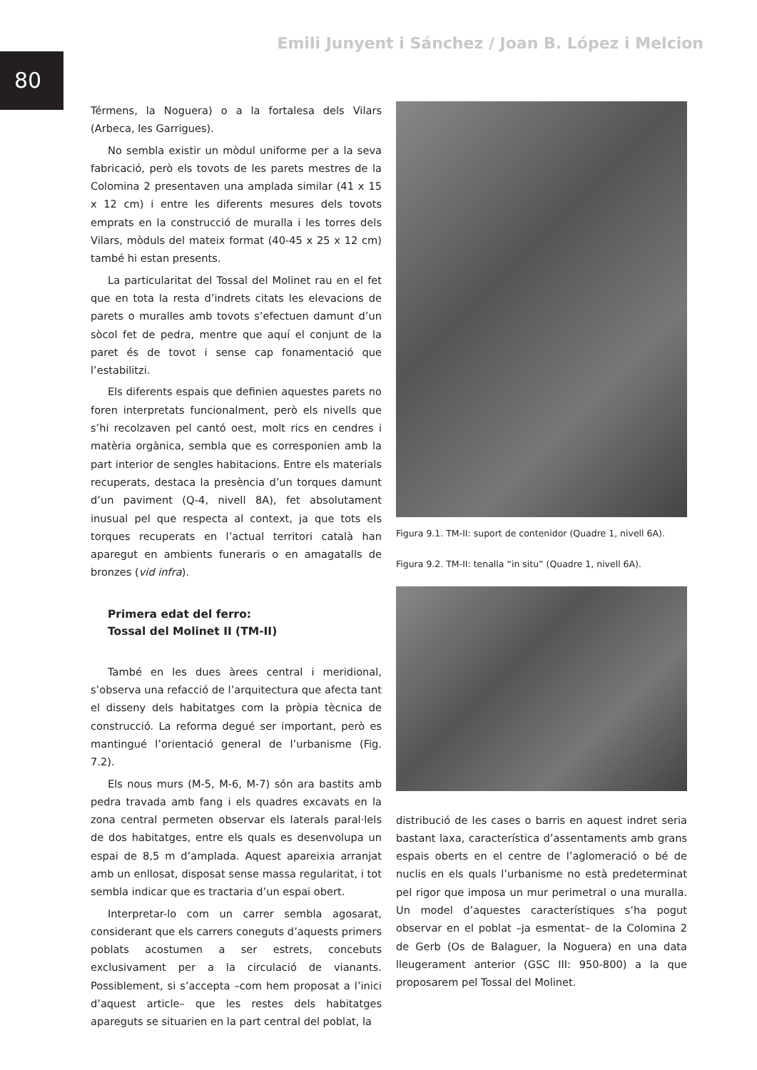80
Emili Junyent i Sánchez / Joan B. López i Melcion
Térmens, la Noguera) o a la fortalesa dels Vilars (Arbeca, les Garrigues).
No sembla existir un mòdul uniforme per a la seva fabricació, però els tovots de les parets mestres de la Colomina 2 presentaven una amplada similar (41 x 15 x 12 cm) i entre les diferents mesures dels tovots emprats en la construcció de muralla i les torres dels Vilars, mòduls del mateix format (40-45 x 25 x 12 cm) també hi estan presents.
La particularitat del Tossal del Molinet rau en el fet que en tota la resta d’indrets citats les elevacions de parets o muralles amb tovots s’efectuen damunt d’un sòcol fet de pedra, mentre que aquí el conjunt de la paret és de tovot i sense cap fonamentació que l’estabilitzi.
Els diferents espais que definien aquestes parets no foren interpretats funcionalment, però els nivells que s’hi recolzaven pel cantó oest, molt rics en cendres i matèria orgànica, sembla que es corresponien amb la part interior de sengles habitacions. Entre els materials recuperats, destaca la presència d’un torques damunt d’un paviment (Q-4, nivell 8A), fet absolutament inusual pel que respecta al context, ja que tots els torques recuperats en l’actual territori català han aparegut en ambients funeraris o en amagatalls de bronzes (vid infra).
Primera edat del ferro:
Tossal del Molinet II (TM-II)
També en les dues àrees central i meridional, s’observa una refacció de l’arquitectura que afecta tant el disseny dels habitatges com la pròpia tècnica de construcció. La reforma degué ser important, però es mantingué l’orientació general de l’urbanisme (Fig. 7.2).
Els nous murs (M-5, M-6, M-7) són ara bastits amb pedra travada amb fang i els quadres excavats en la zona central permeten observar els laterals paral·lels de dos habitatges, entre els quals es desenvolupa un espai de 8,5 m d’amplada. Aquest apareixia arranjat amb un enllosat, disposat sense massa regularitat, i tot sembla indicar que es tractaria d’un espai obert.
Interpretar-lo com un carrer sembla agosarat, considerant que els carrers coneguts d’aquests primers poblats acostumen a ser estrets, concebuts exclusivament per a la circulació de vianants. Possiblement, si s’accepta –com hem proposat a l’inici d’aquest article– que les restes dels habitatges apareguts se situarien en la part central del poblat, la
Figura 9.1. TM-II: suport de contenidor (Quadre 1, nivell 6A).
Figura 9.2. TM-II: tenalla “in situ” (Quadre 1, nivell 6A).
distribució de les cases o barris en aquest indret seria bastant laxa, característica d’assentaments amb grans espais oberts en el centre de l’aglomeració o bé de nuclis en els quals l’urbanisme no està predeterminat pel rigor que imposa un mur perimetral o una muralla. Un model d’aquestes característiques s’ha pogut observar en el poblat –ja esmentat– de la Colomina 2 de Gerb (Os de Balaguer, la Noguera) en una data lleugerament anterior (GSC III: 950-800) a la que proposarem pel Tossal del Molinet.